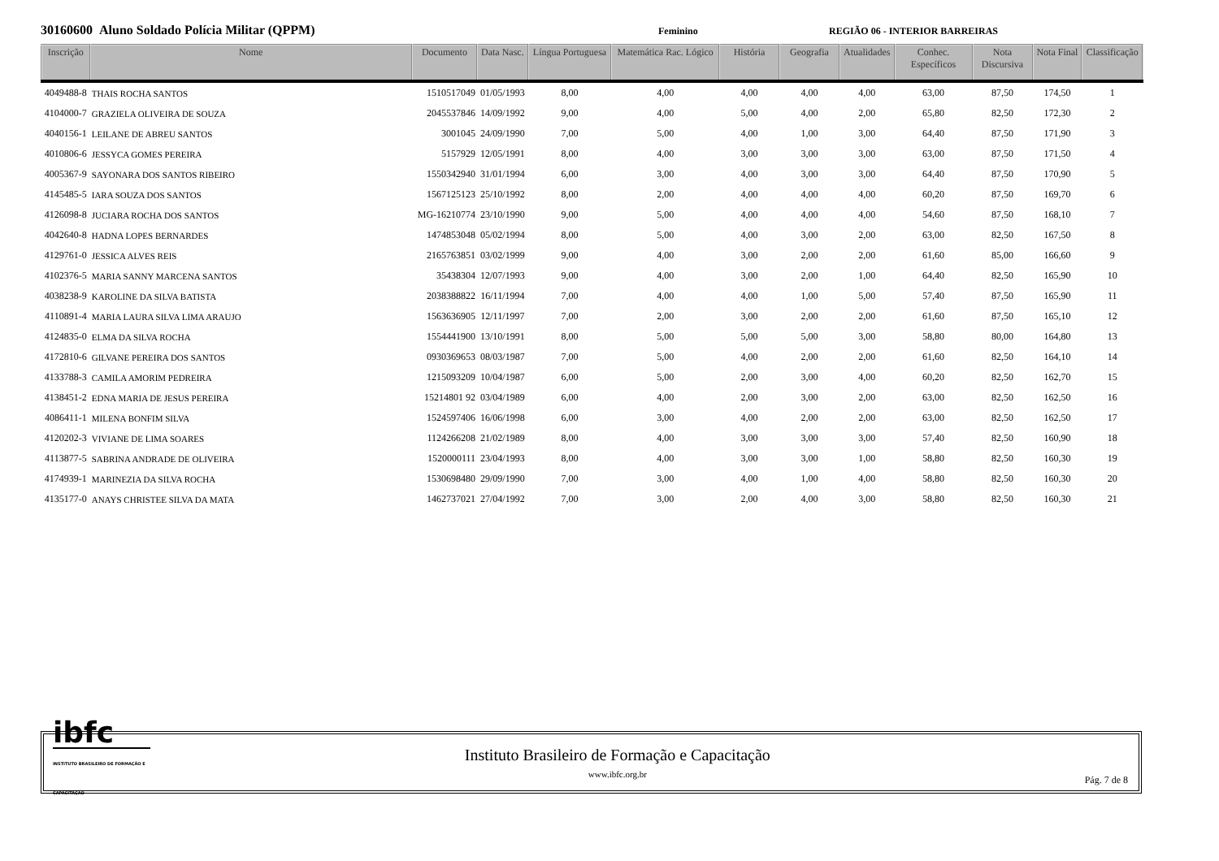30160600 Aluno Soldado Polícia Militar (QPPM)
Feminino REGIÃO 06 - INTERIOR BARREIRAS
| Inscrição | Nome | Documento | Data Nasc. | Língua Portuguesa | Matemática Rac. Lógico | História | Geografia | Atualidades | Conhec. Específicos | Nota Discursiva | Nota Final | Classificação |
| --- | --- | --- | --- | --- | --- | --- | --- | --- | --- | --- | --- | --- |
| 4049488-8 | THAIS ROCHA SANTOS | 1510517049 | 01/05/1993 | 8,00 | 4,00 | 4,00 | 4,00 | 4,00 | 63,00 | 87,50 | 174,50 | 1 |
| 4104000-7 | GRAZIELA OLIVEIRA DE SOUZA | 2045537846 | 14/09/1992 | 9,00 | 4,00 | 5,00 | 4,00 | 2,00 | 65,80 | 82,50 | 172,30 | 2 |
| 4040156-1 | LEILANE DE ABREU SANTOS | 3001045 | 24/09/1990 | 7,00 | 5,00 | 4,00 | 1,00 | 3,00 | 64,40 | 87,50 | 171,90 | 3 |
| 4010806-6 | JESSYCA GOMES PEREIRA | 5157929 | 12/05/1991 | 8,00 | 4,00 | 3,00 | 3,00 | 3,00 | 63,00 | 87,50 | 171,50 | 4 |
| 4005367-9 | SAYONARA DOS SANTOS RIBEIRO | 1550342940 | 31/01/1994 | 6,00 | 3,00 | 4,00 | 3,00 | 3,00 | 64,40 | 87,50 | 170,90 | 5 |
| 4145485-5 | IARA SOUZA DOS SANTOS | 1567125123 | 25/10/1992 | 8,00 | 2,00 | 4,00 | 4,00 | 4,00 | 60,20 | 87,50 | 169,70 | 6 |
| 4126098-8 | JUCIARA ROCHA DOS SANTOS | MG-16210774 | 23/10/1990 | 9,00 | 5,00 | 4,00 | 4,00 | 4,00 | 54,60 | 87,50 | 168,10 | 7 |
| 4042640-8 | HADNA LOPES BERNARDES | 1474853048 | 05/02/1994 | 8,00 | 5,00 | 4,00 | 3,00 | 2,00 | 63,00 | 82,50 | 167,50 | 8 |
| 4129761-0 | JESSICA ALVES REIS | 2165763851 | 03/02/1999 | 9,00 | 4,00 | 3,00 | 2,00 | 2,00 | 61,60 | 85,00 | 166,60 | 9 |
| 4102376-5 | MARIA SANNY MARCENA SANTOS | 35438304 | 12/07/1993 | 9,00 | 4,00 | 3,00 | 2,00 | 1,00 | 64,40 | 82,50 | 165,90 | 10 |
| 4038238-9 | KAROLINE DA SILVA BATISTA | 2038388822 | 16/11/1994 | 7,00 | 4,00 | 4,00 | 1,00 | 5,00 | 57,40 | 87,50 | 165,90 | 11 |
| 4110891-4 | MARIA LAURA SILVA LIMA ARAUJO | 1563636905 | 12/11/1997 | 7,00 | 2,00 | 3,00 | 2,00 | 2,00 | 61,60 | 87,50 | 165,10 | 12 |
| 4124835-0 | ELMA DA SILVA ROCHA | 1554441900 | 13/10/1991 | 8,00 | 5,00 | 5,00 | 5,00 | 3,00 | 58,80 | 80,00 | 164,80 | 13 |
| 4172810-6 | GILVANE PEREIRA DOS SANTOS | 0930369653 | 08/03/1987 | 7,00 | 5,00 | 4,00 | 2,00 | 2,00 | 61,60 | 82,50 | 164,10 | 14 |
| 4133788-3 | CAMILA AMORIM PEDREIRA | 1215093209 | 10/04/1987 | 6,00 | 5,00 | 2,00 | 3,00 | 4,00 | 60,20 | 82,50 | 162,70 | 15 |
| 4138451-2 | EDNA MARIA DE JESUS PEREIRA | 15214801 92 | 03/04/1989 | 6,00 | 4,00 | 2,00 | 3,00 | 2,00 | 63,00 | 82,50 | 162,50 | 16 |
| 4086411-1 | MILENA BONFIM SILVA | 1524597406 | 16/06/1998 | 6,00 | 3,00 | 4,00 | 2,00 | 2,00 | 63,00 | 82,50 | 162,50 | 17 |
| 4120202-3 | VIVIANE DE LIMA SOARES | 1124266208 | 21/02/1989 | 8,00 | 4,00 | 3,00 | 3,00 | 3,00 | 57,40 | 82,50 | 160,90 | 18 |
| 4113877-5 | SABRINA ANDRADE DE OLIVEIRA | 1520000111 | 23/04/1993 | 8,00 | 4,00 | 3,00 | 3,00 | 1,00 | 58,80 | 82,50 | 160,30 | 19 |
| 4174939-1 | MARINEZIA DA SILVA ROCHA | 1530698480 | 29/09/1990 | 7,00 | 3,00 | 4,00 | 1,00 | 4,00 | 58,80 | 82,50 | 160,30 | 20 |
| 4135177-0 | ANAYS CHRISTEE SILVA DA MATA | 1462737021 | 27/04/1992 | 7,00 | 3,00 | 2,00 | 4,00 | 3,00 | 58,80 | 82,50 | 160,30 | 21 |
ibfc
INSTITUTO BRASILEIRO DE FORMAÇÃO E CAPACITAÇÃO
Instituto Brasileiro de Formação e Capacitação
www.ibfc.org.br
Pág. 7 de 8